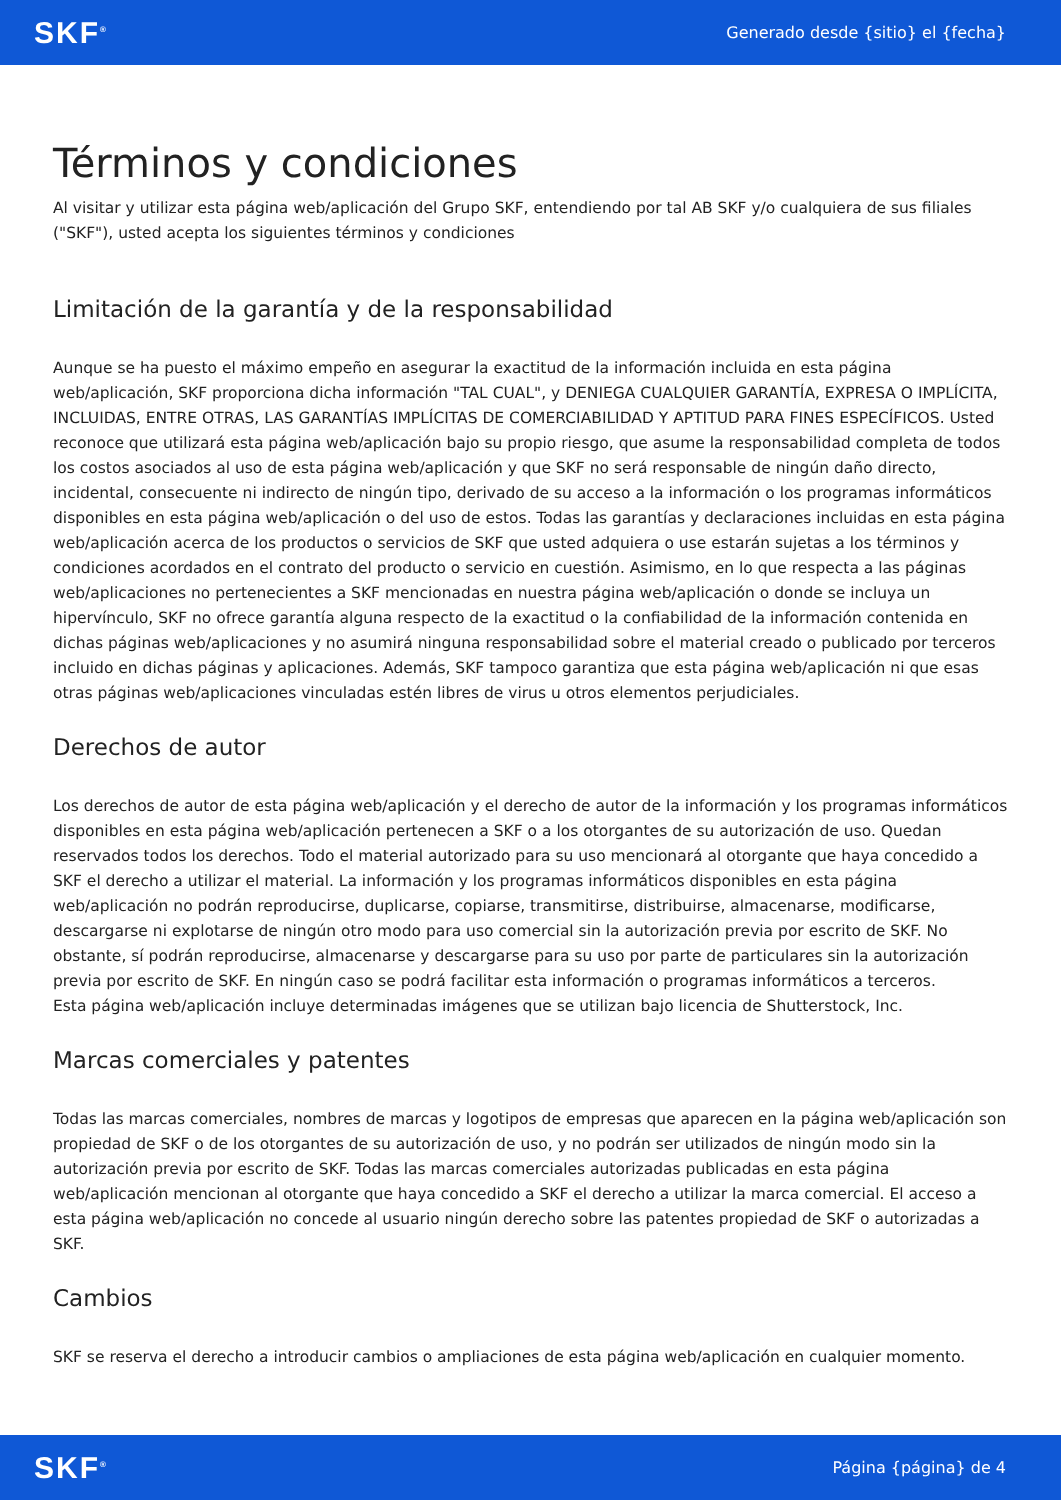SKF<sup>®</sup> Generado desde {sitio} el {fecha}
Términos y condiciones
Al visitar y utilizar esta página web/aplicación del Grupo SKF, entendiendo por tal AB SKF y/o cualquiera de sus filiales ("SKF"), usted acepta los siguientes términos y condiciones
Limitación de la garantía y de la responsabilidad
Aunque se ha puesto el máximo empeño en asegurar la exactitud de la información incluida en esta página web/aplicación, SKF proporciona dicha información "TAL CUAL", y DENIEGA CUALQUIER GARANTÍA, EXPRESA O IMPLÍCITA, INCLUIDAS, ENTRE OTRAS, LAS GARANTÍAS IMPLÍCITAS DE COMERCIABILIDAD Y APTITUD PARA FINES ESPECÍFICOS. Usted reconoce que utilizará esta página web/aplicación bajo su propio riesgo, que asume la responsabilidad completa de todos los costos asociados al uso de esta página web/aplicación y que SKF no será responsable de ningún daño directo, incidental, consecuente ni indirecto de ningún tipo, derivado de su acceso a la información o los programas informáticos disponibles en esta página web/aplicación o del uso de estos. Todas las garantías y declaraciones incluidas en esta página web/aplicación acerca de los productos o servicios de SKF que usted adquiera o use estarán sujetas a los términos y condiciones acordados en el contrato del producto o servicio en cuestión. Asimismo, en lo que respecta a las páginas web/aplicaciones no pertenecientes a SKF mencionadas en nuestra página web/aplicación o donde se incluya un hipervínculo, SKF no ofrece garantía alguna respecto de la exactitud o la confiabilidad de la información contenida en dichas páginas web/aplicaciones y no asumirá ninguna responsabilidad sobre el material creado o publicado por terceros incluido en dichas páginas y aplicaciones. Además, SKF tampoco garantiza que esta página web/aplicación ni que esas otras páginas web/aplicaciones vinculadas estén libres de virus u otros elementos perjudiciales.
Derechos de autor
Los derechos de autor de esta página web/aplicación y el derecho de autor de la información y los programas informáticos disponibles en esta página web/aplicación pertenecen a SKF o a los otorgantes de su autorización de uso. Quedan reservados todos los derechos. Todo el material autorizado para su uso mencionará al otorgante que haya concedido a SKF el derecho a utilizar el material. La información y los programas informáticos disponibles en esta página web/aplicación no podrán reproducirse, duplicarse, copiarse, transmitirse, distribuirse, almacenarse, modificarse, descargarse ni explotarse de ningún otro modo para uso comercial sin la autorización previa por escrito de SKF. No obstante, sí podrán reproducirse, almacenarse y descargarse para su uso por parte de particulares sin la autorización previa por escrito de SKF. En ningún caso se podrá facilitar esta información o programas informáticos a terceros.
Esta página web/aplicación incluye determinadas imágenes que se utilizan bajo licencia de Shutterstock, Inc.
Marcas comerciales y patentes
Todas las marcas comerciales, nombres de marcas y logotipos de empresas que aparecen en la página web/aplicación son propiedad de SKF o de los otorgantes de su autorización de uso, y no podrán ser utilizados de ningún modo sin la autorización previa por escrito de SKF. Todas las marcas comerciales autorizadas publicadas en esta página web/aplicación mencionan al otorgante que haya concedido a SKF el derecho a utilizar la marca comercial. El acceso a esta página web/aplicación no concede al usuario ningún derecho sobre las patentes propiedad de SKF o autorizadas a SKF.
Cambios
SKF se reserva el derecho a introducir cambios o ampliaciones de esta página web/aplicación en cualquier momento.
SKF<sup>®</sup> Página {página} de 4